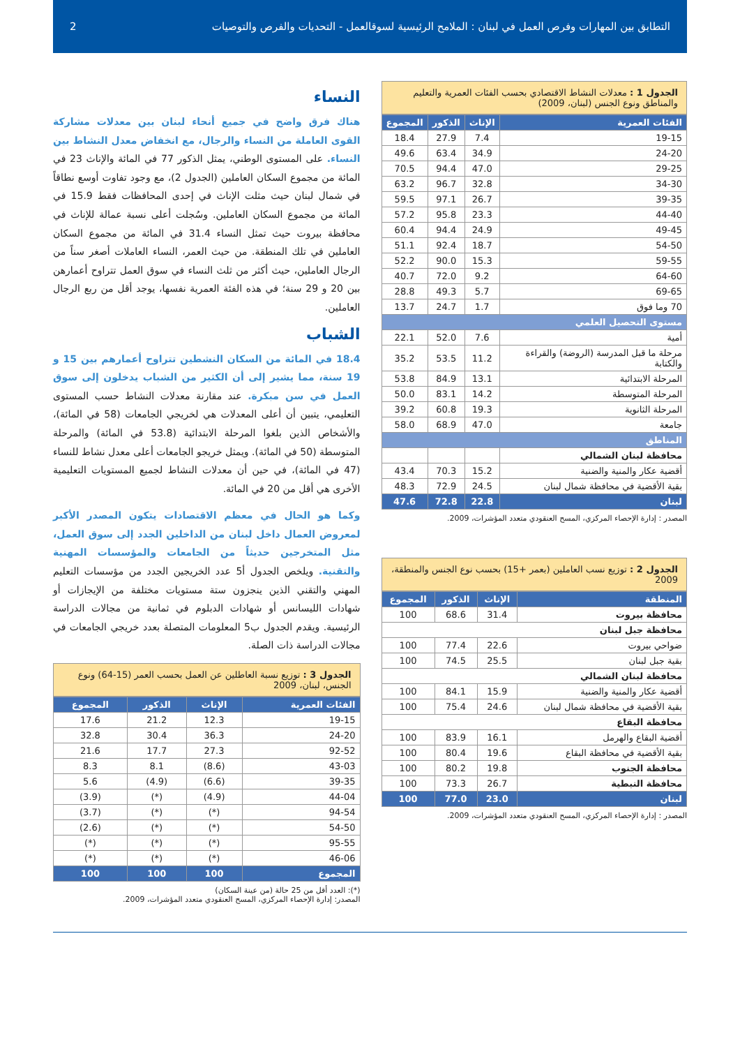التطابق بين المهارات وفرص العمل في لبنان : الملامح الرئيسية لسوقالعمل - التحديات والفرص والتوصيات 2
الجدول 1 : معدلات النشاط الاقتصادي بحسب الفئات العمرية والتعليم والمناطق ونوع الجنس (لبنان، 2009)
| الفئات العمرية | الإناث | الذكور | المجموع |
| --- | --- | --- | --- |
| 19-15 | 7.4 | 27.9 | 18.4 |
| 24-20 | 34.9 | 63.4 | 49.6 |
| 29-25 | 47.0 | 94.4 | 70.5 |
| 34-30 | 32.8 | 96.7 | 63.2 |
| 39-35 | 26.7 | 97.1 | 59.5 |
| 44-40 | 23.3 | 95.8 | 57.2 |
| 49-45 | 24.9 | 94.4 | 60.4 |
| 54-50 | 18.7 | 92.4 | 51.1 |
| 59-55 | 15.3 | 90.0 | 52.2 |
| 64-60 | 9.2 | 72.0 | 40.7 |
| 69-65 | 5.7 | 49.3 | 28.8 |
| 70 وما فوق | 1.7 | 24.7 | 13.7 |
| مستوى التحصيل العلمي | | | |
| أمية | 7.6 | 52.0 | 22.1 |
| مرحلة ما قبل المدرسة (الروضة) والقراءة والكتابة | 11.2 | 53.5 | 35.2 |
| المرحلة الابتدائية | 13.1 | 84.9 | 53.8 |
| المرحلة المتوسطة | 14.2 | 83.1 | 50.0 |
| المرحلة الثانوية | 19.3 | 60.8 | 39.2 |
| جامعة | 47.0 | 68.9 | 58.0 |
| المناطق | | | |
| محافظة لبنان الشمالي | | | |
| أقضية عكار والمنية والضنية | 15.2 | 70.3 | 43.4 |
| بقية الأقضية في محافظة شمال لبنان | 24.5 | 72.9 | 48.3 |
| لبنان | 22.8 | 72.8 | 47.6 |
المصدر : إدارة الإحصاء المركزي، المسح العنقودي متعدد المؤشرات، 2009.
الجدول 2 : توزيع نسب العاملين (بعمر +15) بحسب نوع الجنس والمنطقة، 2009
| المنطقة | الإناث | الذكور | المجموع |
| --- | --- | --- | --- |
| محافظة بيروت | 31.4 | 68.6 | 100 |
| محافظة جبل لبنان | | | |
| ضواحي بيروت | 22.6 | 77.4 | 100 |
| بقية جبل لبنان | 25.5 | 74.5 | 100 |
| محافظة لبنان الشمالي | | | |
| أقضية عكار والمنية والضنية | 15.9 | 84.1 | 100 |
| بقية الأقضية في محافظة شمال لبنان | 24.6 | 75.4 | 100 |
| محافظة البقاع | | | |
| أقضية البقاع والهرمل | 16.1 | 83.9 | 100 |
| بقية الأقضية في محافظة البقاع | 19.6 | 80.4 | 100 |
| محافظة الجنوب | 19.8 | 80.2 | 100 |
| محافظة النبطية | 26.7 | 73.3 | 100 |
| لبنان | 23.0 | 77.0 | 100 |
المصدر : إدارة الإحصاء المركزي، المسح العنقودي متعدد المؤشرات، 2009.
النساء
هناك فرق واضح في جميع أنحاء لبنان بين معدلات مشاركة القوى العاملة من النساء والرجال، مع انخفاض معدل النشاط بين النساء. على المستوى الوطني، يمثل الذكور 77 في المائة والإناث 23 في المائة من مجموع السكان العاملين (الجدول 2)، مع وجود تفاوت أوسع نطاقاً في شمال لبنان حيث مثلت الإناث في إحدى المحافظات فقط 15.9 في المائة من مجموع السكان العاملين. وسُجلت أعلى نسبة عمالة للإناث في محافظة بيروت حيث تمثل النساء 31.4 في المائة من مجموع السكان العاملين في تلك المنطقة. من حيث العمر، النساء العاملات أصغر سناً من الرجال العاملين، حيث أكثر من ثلث النساء في سوق العمل تتراوح أعمارهن بين 20 و 29 سنة؛ في هذه الفئة العمرية نفسها، يوجد أقل من ربع الرجال العاملين.
الشباب
18.4 في المائة من السكان النشطين تتراوح أعمارهم بين 15 و 19 سنة، مما يشير إلى أن الكثير من الشباب يدخلون إلى سوق العمل في سن مبكرة. عند مقارنة معدلات النشاط حسب المستوى التعليمي، يتبين أن أعلى المعدلات هي لخريجي الجامعات (58 في المائة)، والأشخاص الذين بلغوا المرحلة الابتدائية (53.8 في المائة) والمرحلة المتوسطة (50 في المائة). ويمثل خريجو الجامعات أعلى معدل نشاط للنساء (47 في المائة)، في حين أن معدلات النشاط لجميع المستويات التعليمية الأخرى هي أقل من 20 في المائة.
وكما هو الحال في معظم الاقتصادات يتكون المصدر الأكبر لمعروض العمال داخل لبنان من الداخلين الجدد إلى سوق العمل، مثل المتخرجين حديثاً من الجامعات والمؤسسات المهنية والتقنية. ويلخص الجدول أ5 عدد الخريجين الجدد من مؤسسات التعليم المهني والتقني الذين ينجزون ستة مستويات مختلفة من الإيجازات أو شهادات الليسانس أو شهادات الدبلوم في ثمانية من مجالات الدراسة الرئيسية. ويقدم الجدول ب5 المعلومات المتصلة بعدد خريجي الجامعات في مجالات الدراسة ذات الصلة.
الجدول 3 : توزيع نسبة العاطلين عن العمل بحسب العمر (15-64) ونوع الجنس، لبنان، 2009
| الفئات العمرية | الإناث | الذكور | المجموع |
| --- | --- | --- | --- |
| 19-15 | 12.3 | 21.2 | 17.6 |
| 24-20 | 36.3 | 30.4 | 32.8 |
| 92-52 | 27.3 | 17.7 | 21.6 |
| 43-03 | (8.6) | 8.1 | 8.3 |
| 39-35 | (6.6) | (4.9) | 5.6 |
| 44-04 | (4.9) | (*) | (3.9) |
| 94-54 | (*) | (*) | (3.7) |
| 54-50 | (*) | (*) | (2.6) |
| 95-55 | (*) | (*) | (*) |
| 46-06 | (*) | (*) | (*) |
| المجموع | 100 | 100 | 100 |
(*): العدد أقل من 25 حالة (من عينة السكان)
المصدر: إدارة الإحصاء المركزي، المسح العنقودي متعدد المؤشرات، 2009.